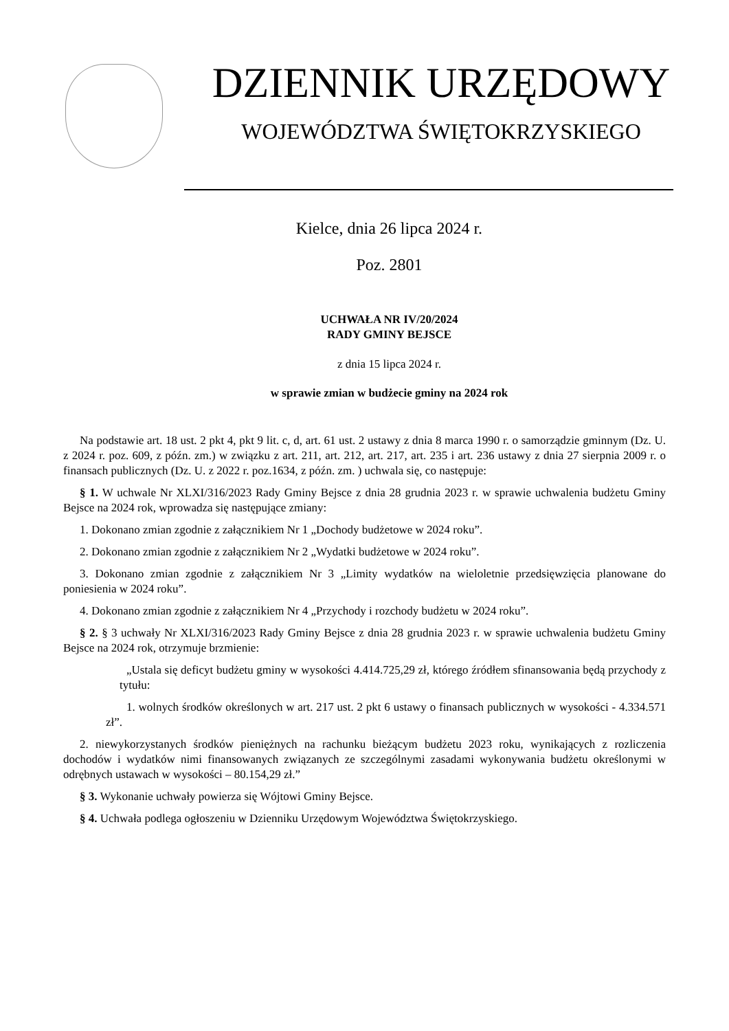DZIENNIK URZĘDOWY
WOJEWÓDZTWA ŚWIĘTOKRZYSKIEGO
Kielce, dnia 26 lipca 2024 r.
Poz. 2801
UCHWAŁA NR IV/20/2024
RADY GMINY BEJSCE
z dnia 15 lipca 2024 r.
w sprawie zmian w budżecie gminy na 2024 rok
Na podstawie art. 18 ust. 2 pkt 4, pkt 9 lit. c, d, art. 61 ust. 2 ustawy z dnia 8 marca 1990 r. o samorządzie gminnym (Dz. U. z 2024 r. poz. 609, z późn. zm.) w związku z art. 211, art. 212, art. 217, art. 235 i art. 236 ustawy z dnia 27 sierpnia 2009 r. o finansach publicznych (Dz. U. z 2022 r. poz.1634, z późn. zm. ) uchwala się, co następuje:
§ 1. W uchwale Nr XLXI/316/2023 Rady Gminy Bejsce z dnia 28 grudnia 2023 r. w sprawie uchwalenia budżetu Gminy Bejsce na 2024 rok, wprowadza się następujące zmiany:
1. Dokonano zmian zgodnie z załącznikiem Nr 1 „Dochody budżetowe w 2024 roku”.
2. Dokonano zmian zgodnie z załącznikiem Nr 2 „Wydatki budżetowe w 2024 roku”.
3. Dokonano zmian zgodnie z załącznikiem Nr 3 „Limity wydatków na wieloletnie przedsięwzięcia planowane do poniesienia w 2024 roku”.
4. Dokonano zmian zgodnie z załącznikiem Nr 4 „Przychody i rozchody budżetu w 2024 roku”.
§ 2. § 3 uchwały Nr XLXI/316/2023 Rady Gminy Bejsce z dnia 28 grudnia 2023 r. w sprawie uchwalenia budżetu Gminy Bejsce na 2024 rok, otrzymuje brzmienie:
„Ustala się deficyt budżetu gminy w wysokości 4.414.725,29 zł, którego źródłem sfinansowania będą przychody z tytułu:
1. wolnych środków określonych w art. 217 ust. 2 pkt 6 ustawy o finansach publicznych w wysokości - 4.334.571 zł”.
2. niewykorzystanych środków pieniężnych na rachunku bieżącym budżetu 2023 roku, wynikających z rozliczenia dochodów i wydatków nimi finansowanych związanych ze szczególnymi zasadami wykonywania budżetu określonymi w odrębnych ustawach w wysokości – 80.154,29 zł.”
§ 3. Wykonanie uchwały powierza się Wójtowi Gminy Bejsce.
§ 4. Uchwała podlega ogłoszeniu w Dzienniku Urzędowym Województwa Świętokrzyskiego.